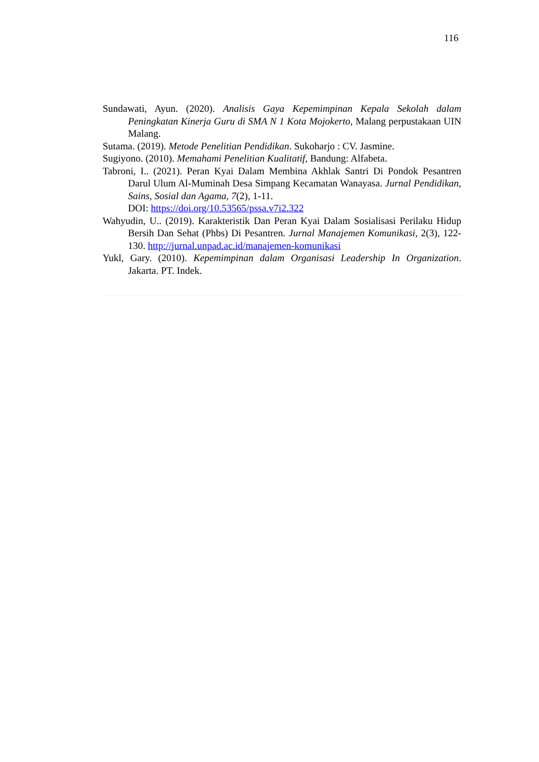116
Sundawati, Ayun. (2020). Analisis Gaya Kepemimpinan Kepala Sekolah dalam Peningkatan Kinerja Guru di SMA N 1 Kota Mojokerto, Malang perpustakaan UIN Malang.
Sutama. (2019). Metode Penelitian Pendidikan. Sukoharjo : CV. Jasmine.
Sugiyono. (2010). Memahami Penelitian Kualitatif, Bandung: Alfabeta.
Tabroni, I.. (2021). Peran Kyai Dalam Membina Akhlak Santri Di Pondok Pesantren Darul Ulum Al-Muminah Desa Simpang Kecamatan Wanayasa. Jurnal Pendidikan, Sains, Sosial dan Agama, 7(2), 1-11.
DOI: https://doi.org/10.53565/pssa.v7i2.322
Wahyudin, U.. (2019). Karakteristik Dan Peran Kyai Dalam Sosialisasi Perilaku Hidup Bersih Dan Sehat (Phbs) Di Pesantren. Jurnal Manajemen Komunikasi, 2(3), 122-130. http://jurnal.unpad.ac.id/manajemen-komunikasi
Yukl, Gary. (2010). Kepemimpinan dalam Organisasi Leadership In Organization. Jakarta. PT. Indek.